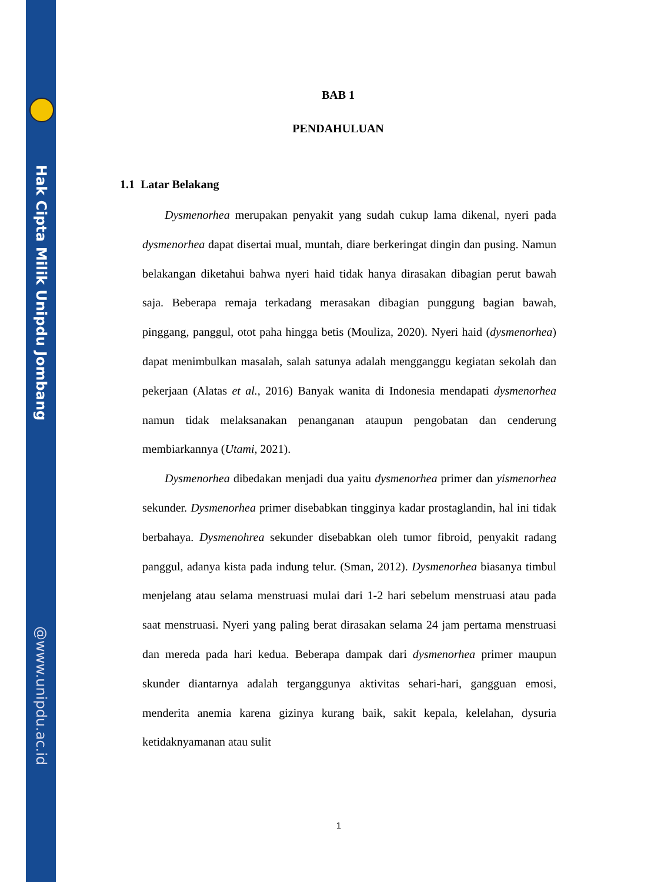Hak Cipta Milik Unipdu Jombang
@www.unipdu.ac.id
BAB 1
PENDAHULUAN
1.1 Latar Belakang
Dysmenorhea merupakan penyakit yang sudah cukup lama dikenal, nyeri pada dysmenorhea dapat disertai mual, muntah, diare berkeringat dingin dan pusing. Namun belakangan diketahui bahwa nyeri haid tidak hanya dirasakan dibagian perut bawah saja. Beberapa remaja terkadang merasakan dibagian punggung bagian bawah, pinggang, panggul, otot paha hingga betis (Mouliza, 2020). Nyeri haid (dysmenorhea) dapat menimbulkan masalah, salah satunya adalah mengganggu kegiatan sekolah dan pekerjaan (Alatas et al., 2016) Banyak wanita di Indonesia mendapati dysmenorhea namun tidak melaksanakan penanganan ataupun pengobatan dan cenderung membiarkannya (Utami, 2021).
Dysmenorhea dibedakan menjadi dua yaitu dysmenorhea primer dan yismenorhea sekunder. Dysmenorhea primer disebabkan tingginya kadar prostaglandin, hal ini tidak berbahaya. Dysmenohrea sekunder disebabkan oleh tumor fibroid, penyakit radang panggul, adanya kista pada indung telur. (Sman, 2012). Dysmenorhea biasanya timbul menjelang atau selama menstruasi mulai dari 1-2 hari sebelum menstruasi atau pada saat menstruasi. Nyeri yang paling berat dirasakan selama 24 jam pertama menstruasi dan mereda pada hari kedua. Beberapa dampak dari dysmenorhea primer maupun skunder diantarnya adalah terganggunya aktivitas sehari-hari, gangguan emosi, menderita anemia karena gizinya kurang baik, sakit kepala, kelelahan, dysuria ketidaknyamanan atau sulit
1